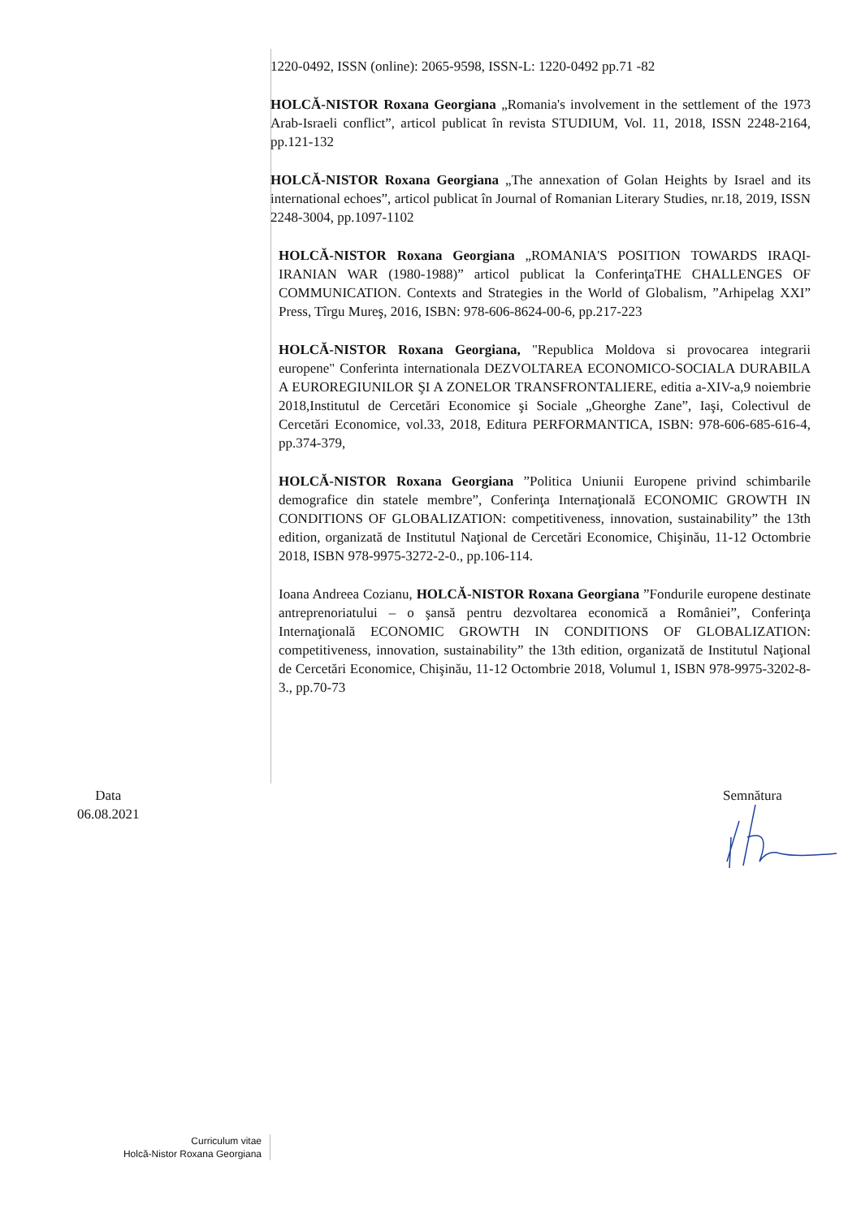1220-0492, ISSN (online): 2065-9598, ISSN-L: 1220-0492 pp.71 -82
HOLCĂ-NISTOR Roxana Georgiana „Romania's involvement in the settlement of the 1973 Arab-Israeli conflict”, articol publicat în revista STUDIUM, Vol. 11, 2018, ISSN 2248-2164, pp.121-132
HOLCĂ-NISTOR Roxana Georgiana „The annexation of Golan Heights by Israel and its international echoes”, articol publicat în Journal of Romanian Literary Studies, nr.18, 2019, ISSN 2248-3004, pp.1097-1102
HOLCĂ-NISTOR Roxana Georgiana „ROMANIA'S POSITION TOWARDS IRAQI-IRANIAN WAR (1980-1988)” articol publicat la ConferinţaTHE CHALLENGES OF COMMUNICATION. Contexts and Strategies in the World of Globalism, ”Arhipelag XXI” Press, Tîrgu Mureş, 2016, ISBN: 978-606-8624-00-6, pp.217-223
HOLCĂ-NISTOR Roxana Georgiana, "Republica Moldova si provocarea integrarii europene" Conferinta internationala DEZVOLTAREA ECONOMICO-SOCIALA DURABILA A EUROREGIUNILOR ŞI A ZONELOR TRANSFRONTALIERE, editia a-XIV-a,9 noiembrie 2018,Institutul de Cercetări Economice şi Sociale „Gheorghe Zane”, Iaşi, Colectivul de Cercetări Economice, vol.33, 2018, Editura PERFORMANTICA, ISBN: 978-606-685-616-4, pp.374-379,
HOLCĂ-NISTOR Roxana Georgiana ”Politica Uniunii Europene privind schimbarile demografice din statele membre”, Conferinţa Internaţională ECONOMIC GROWTH IN CONDITIONS OF GLOBALIZATION: competitiveness, innovation, sustainability” the 13th edition, organizată de Institutul Naţional de Cercetări Economice, Chişinău, 11-12 Octombrie 2018, ISBN 978-9975-3272-2-0., pp.106-114.
Ioana Andreea Cozianu, HOLCĂ-NISTOR Roxana Georgiana ”Fondurile europene destinate antreprenoriatului – o şansă pentru dezvoltarea economică a României”, Conferinţa Internaţională ECONOMIC GROWTH IN CONDITIONS OF GLOBALIZATION: competitiveness, innovation, sustainability” the 13th edition, organizată de Institutul Naţional de Cercetări Economice, Chişinău, 11-12 Octombrie 2018, Volumul 1, ISBN 978-9975-3202-8-3., pp.70-73
Data
06.08.2021
Semnătura
Curriculum vitae
Holcă-Nistor Roxana Georgiana